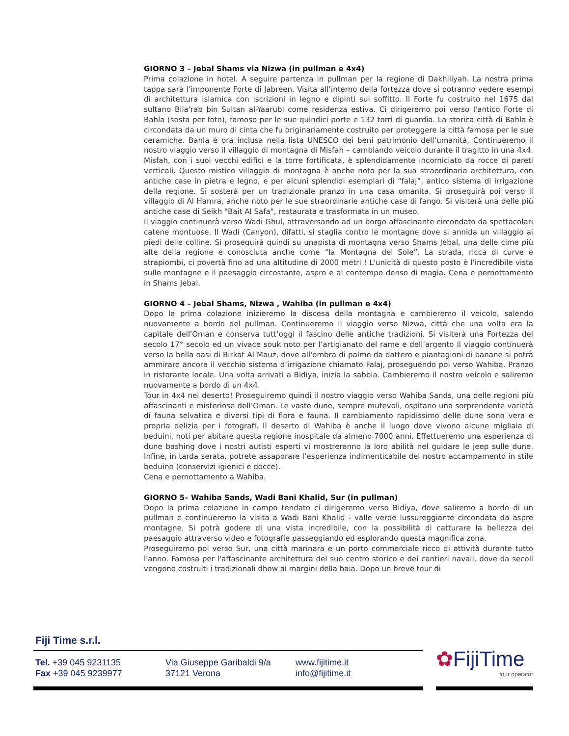GIORNO 3 – Jebal Shams via Nizwa (in pullman e 4x4)
Prima colazione in hotel. A seguire partenza in pullman per la regione di Dakhiliyah. La nostra prima tappa sarà l’imponente Forte di Jabreen. Visita all’interno della fortezza dove si potranno vedere esempi di architettura islamica con iscrizioni in legno e dipinti sul soffitto. Il Forte fu costruito nel 1675 dal sultano Bila'rab bin Sultan al-Yaarubi come residenza estiva. Ci dirigeremo poi verso l'antico Forte di Bahla (sosta per foto), famoso per le sue quindici porte e 132 torri di guardia. La storica città di Bahla è circondata da un muro di cinta che fu originariamente costruito per proteggere la città famosa per le sue ceramiche. Bahla è ora inclusa nella lista UNESCO dei beni patrimonio dell’umanità. Continueremo il nostro viaggio verso il villaggio di montagna di Misfah – cambiando veicolo durante il tragitto in una 4x4. Misfah, con i suoi vecchi edifici e la torre fortificata, è splendidamente incorniciato da rocce di pareti verticali. Questo mistico villaggio di montagna è anche noto per la sua straordinaria architettura, con antiche case in pietra e legno, e per alcuni splendidi esemplari di “falaj”, antico sistema di irrigazione della regione. Si sosterà per un tradizionale pranzo in una casa omanita. Si proseguirà poi verso il villaggio di Al Hamra, anche noto per le sue straordinarie antiche case di fango. Si visiterà una delle più antiche case di Seikh "Bait Al Safa", restaurata e trasformata in un museo.
Il viaggio continuerà verso Wadi Ghul, attraversando ad un borgo affascinante circondato da spettacolari catene montuose. Il Wadi (Canyon), difatti, si staglia contro le montagne dove si annida un villaggio ai piedi delle colline. Si proseguirà quindi su unapista di montagna verso Shams Jebal, una delle cime più alte della regione e conosciuta anche come “la Montagna del Sole”. La strada, ricca di curve e strapiombi, ci povertà fino ad una altitudine di 2000 metri ! L'unicità di questo posto è l'incredibile vista sulle montagne e il paesaggio circostante, aspro e al contempo denso di magia. Cena e pernottamento in Shams Jebal.
GIORNO 4 – Jebal Shams, Nizwa , Wahiba (in pullman e 4x4)
Dopo la prima colazione inizieremo la discesa della montagna e cambieremo il veicolo, salendo nuovamente a bordo del pullman. Continueremo il viaggio verso Nizwa, città che una volta era la capitale dell'Oman e conserva tutt’oggi il fascino delle antiche tradizioni. Si visiterà una Fortezza del secolo 17° secolo ed un vivace souk noto per l’artigianato del rame e dell’argento Il viaggio continuerà verso la bella oasi di Birkat Al Mauz, dove all'ombra di palme da dattero e piantagioni di banane si potrà ammirare ancora il vecchio sistema d’irrigazione chiamato Falaj, proseguendo poi verso Wahiba. Pranzo in ristorante locale. Una volta arrivati a Bidiya, inizia la sabbia. Cambieremo il nostro veicolo e saliremo nuovamente a bordo di un 4x4.
Tour in 4x4 nel deserto! Proseguiremo quindi il nostro viaggio verso Wahiba Sands, una delle regioni più affascinanti e misteriose dell’Oman. Le vaste dune, sempre mutevoli, ospitano una sorprendente varietà di fauna selvatica e diversi tipi di flora e fauna. Il cambiamento rapidissimo delle dune sono vera e propria delizia per i fotografi. Il deserto di Wahiba è anche il luogo dove vivono alcune migliaia di beduini, noti per abitare questa regione inospitale da almeno 7000 anni. Effettueremo una esperienza di dune bashing dove i nostri autisti esperti vi mostreranno la loro abilità nel guidare le jeep sulle dune. Infine, in tarda serata, potrete assaporare l’esperienza indimenticabile del nostro accampamento in stile beduino (conservizi igienici e docce).
Cena e pernottamento a Wahiba.
GIORNO 5– Wahiba Sands, Wadi Bani Khalid, Sur (in pullman)
Dopo la prima colazione in campo tendato ci dirigeremo verso Bidiya, dove saliremo a bordo di un pullman e continueremo la visita a Wadi Bani Khalid - valle verde lussureggiante circondata da aspre montagne. Si potrà godere di una vista incredibile, con la possibilità di catturare la bellezza del paesaggio attraverso video e fotografie passeggiando ed esplorando questa magnifica zona.
Proseguiremo poi verso Sur, una città marinara e un porto commerciale ricco di attività durante tutto l'anno. Famosa per l'affascinante architettura del suo centro storico e dei cantieri navali, dove da secoli vengono costruiti i tradizionali dhow ai margini della baia. Dopo un breve tour di
Fiji Time s.r.l.
Tel. +39 045 9231135
Fax +39 045 9239977
Via Giuseppe Garibaldi 9/a
37121 Verona
www.fijitime.it
info@fijitime.it
✿FijiTime
tour operator